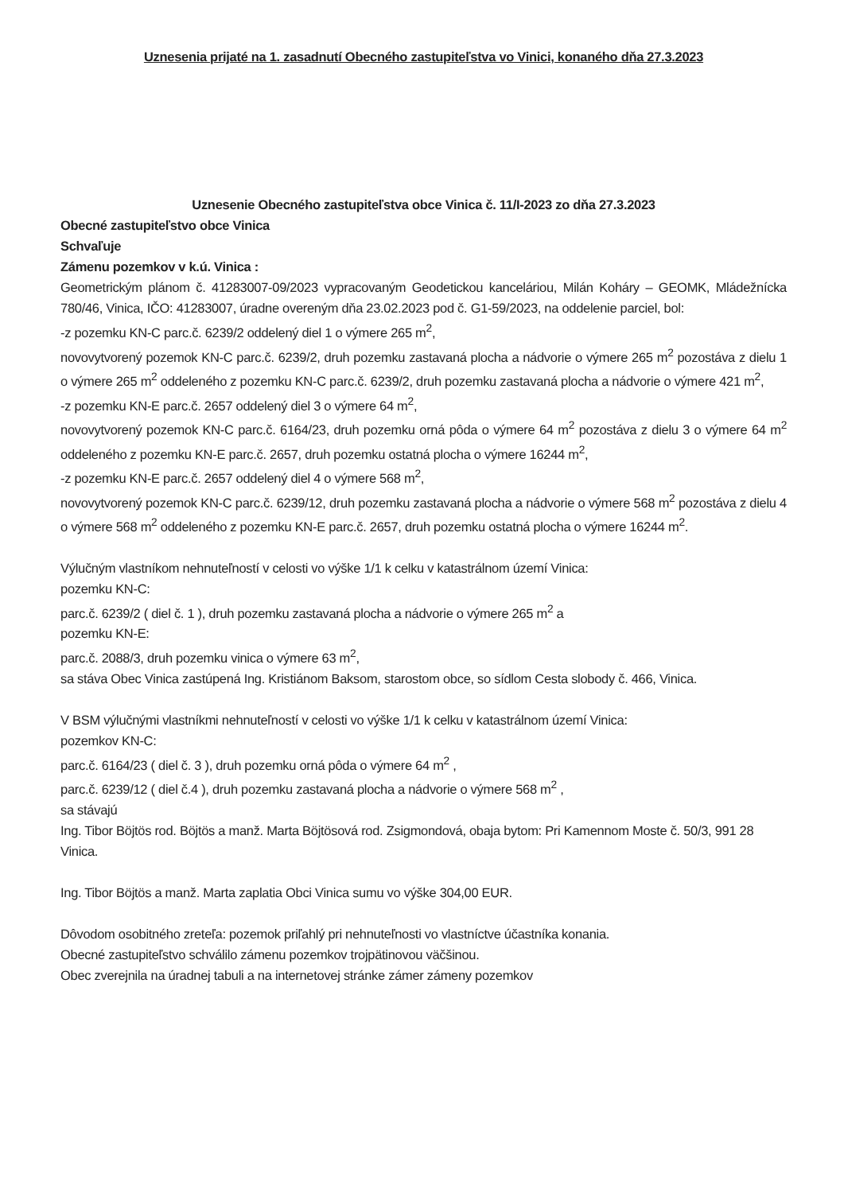Uznesenia prijaté na 1. zasadnutí Obecného zastupiteľstva vo Vinici, konaného dňa 27.3.2023
Uznesenie Obecného zastupiteľstva obce Vinica č. 11/I-2023 zo dňa 27.3.2023
Obecné zastupiteľstvo obce Vinica
Schvaľuje
Zámenu pozemkov v k.ú. Vinica :
Geometrickým plánom č. 41283007-09/2023 vypracovaným Geodetickou kanceláriou, Milán Koháry – GEOMK, Mládežnícka 780/46, Vinica, IČO: 41283007, úradne overeným dňa 23.02.2023 pod č. G1-59/2023, na oddelenie parciel, bol:
-z pozemku KN-C parc.č. 6239/2 oddelený diel 1 o výmere 265 m<sup>2</sup>,
novovytvorený pozemok KN-C parc.č. 6239/2, druh pozemku zastavaná plocha a nádvorie o výmere 265 m<sup>2</sup> pozostáva z dielu 1 o výmere 265 m<sup>2</sup> oddeleného z pozemku KN-C parc.č. 6239/2, druh pozemku zastavaná plocha a nádvorie o výmere 421 m<sup>2</sup>,
-z pozemku KN-E parc.č. 2657 oddelený diel 3 o výmere 64 m<sup>2</sup>,
novovytvorený pozemok KN-C parc.č. 6164/23, druh pozemku orná pôda o výmere 64 m<sup>2</sup> pozostáva z dielu 3 o výmere 64 m<sup>2</sup> oddeleného z pozemku KN-E parc.č. 2657, druh pozemku ostatná plocha o výmere 16244 m<sup>2</sup>,
-z pozemku KN-E parc.č. 2657 oddelený diel 4 o výmere 568 m<sup>2</sup>,
novovytvorený pozemok KN-C parc.č. 6239/12, druh pozemku zastavaná plocha a nádvorie o výmere 568 m<sup>2</sup> pozostáva z dielu 4 o výmere 568 m<sup>2</sup> oddeleného z pozemku KN-E parc.č. 2657, druh pozemku ostatná plocha o výmere 16244 m<sup>2</sup>.
Výlučným vlastníkom nehnuteľností v celosti vo výške 1/1 k celku v katastrálnom území Vinica:
pozemku KN-C:
parc.č. 6239/2 ( diel č. 1 ), druh pozemku zastavaná plocha a nádvorie o výmere 265 m<sup>2</sup> a
pozemku KN-E:
parc.č. 2088/3, druh pozemku vinica o výmere 63 m<sup>2</sup>,
sa stáva Obec Vinica zastúpená Ing. Kristiánom Baksom, starostom obce, so sídlom Cesta slobody č. 466, Vinica.
V BSM výlučnými vlastníkmi nehnuteľností v celosti vo výške 1/1 k celku v katastrálnom území Vinica:
pozemkov KN-C:
parc.č. 6164/23 ( diel č. 3 ), druh pozemku orná pôda o výmere 64 m<sup>2</sup> ,
parc.č. 6239/12 ( diel č.4 ), druh pozemku zastavaná plocha a nádvorie o výmere 568 m<sup>2</sup> ,
sa stávajú
Ing. Tibor Böjtös rod. Böjtös a manž. Marta Böjtösová rod. Zsigmondová, obaja bytom: Pri Kamennom Moste č. 50/3, 991 28 Vinica.
Ing. Tibor Böjtös a manž. Marta zaplatia Obci Vinica sumu vo výške 304,00 EUR.
Dôvodom osobitného zreteľa: pozemok priľahlý pri nehnuteľnosti vo vlastníctve účastníka konania.
Obecné zastupiteľstvo schválilo zámenu pozemkov trojpätinovou väčšinou.
Obec zverejnila na úradnej tabuli a na internetovej stránke zámer zámeny pozemkov